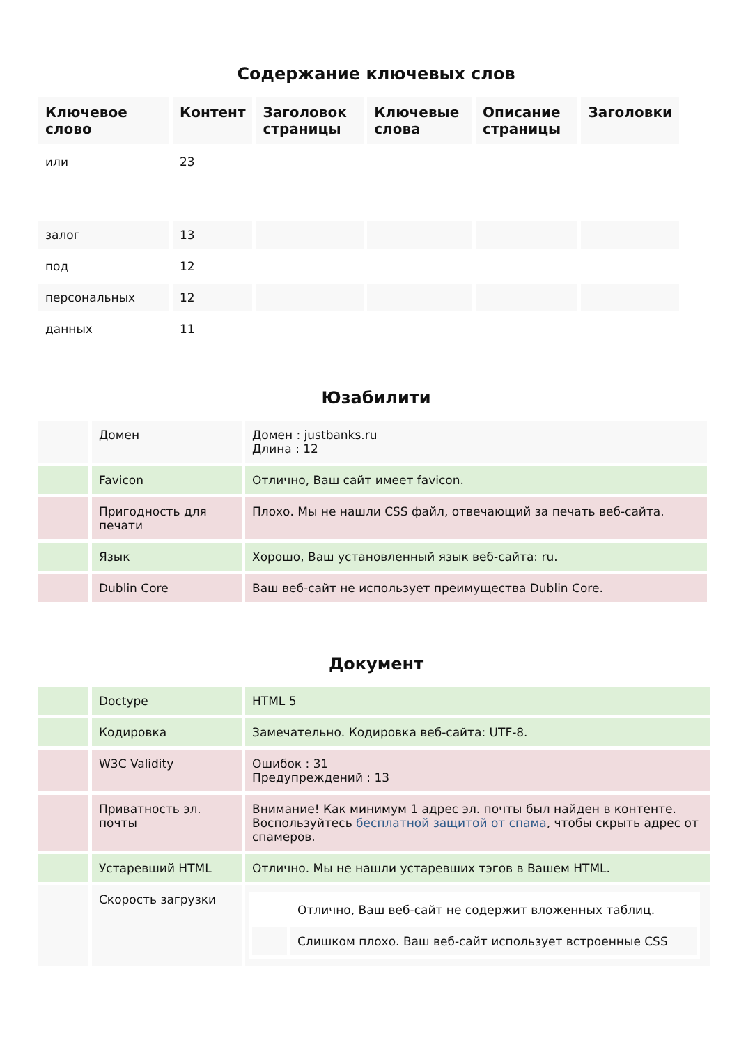Содержание ключевых слов
| Ключевое слово | Контент | Заголовок страницы | Ключевые слова | Описание страницы | Заголовки |
| --- | --- | --- | --- | --- | --- |
| или | 23 | | | | |
| залог | 13 | | | | |
| под | 12 | | | | |
| персональных | 12 | | | | |
| данных | 11 | | | | |
Юзабилити
| | Домен | Домен : justbanks.ru Длина : 12 |
| | Favicon | Отлично, Ваш сайт имеет favicon. |
| | Пригодность для печати | Плохо. Мы не нашли CSS файл, отвечающий за печать веб-сайта. |
| | Язык | Хорошо, Ваш установленный язык веб-сайта: ru. |
| | Dublin Core | Ваш веб-сайт не использует преимущества Dublin Core. |
Документ
| | Doctype | HTML 5 |
| | Кодировка | Замечательно. Кодировка веб-сайта: UTF-8. |
| | W3C Validity | Ошибок : 31 Предупреждений : 13 |
| | Приватность эл. почты | Внимание! Как минимум 1 адрес эл. почты был найден в контенте. Воспользуйтесь бесплатной защитой от спама , чтобы скрыть адрес от спамеров. |
| | Устаревший HTML | Отлично. Мы не нашли устаревших тэгов в Вашем HTML. |
| | Скорость загрузки | / / Отлично, Ваш веб-сайт не содержит вложенных таблиц. / / / Слишком плохо. Ваш веб-сайт использует встроенные CSS / |